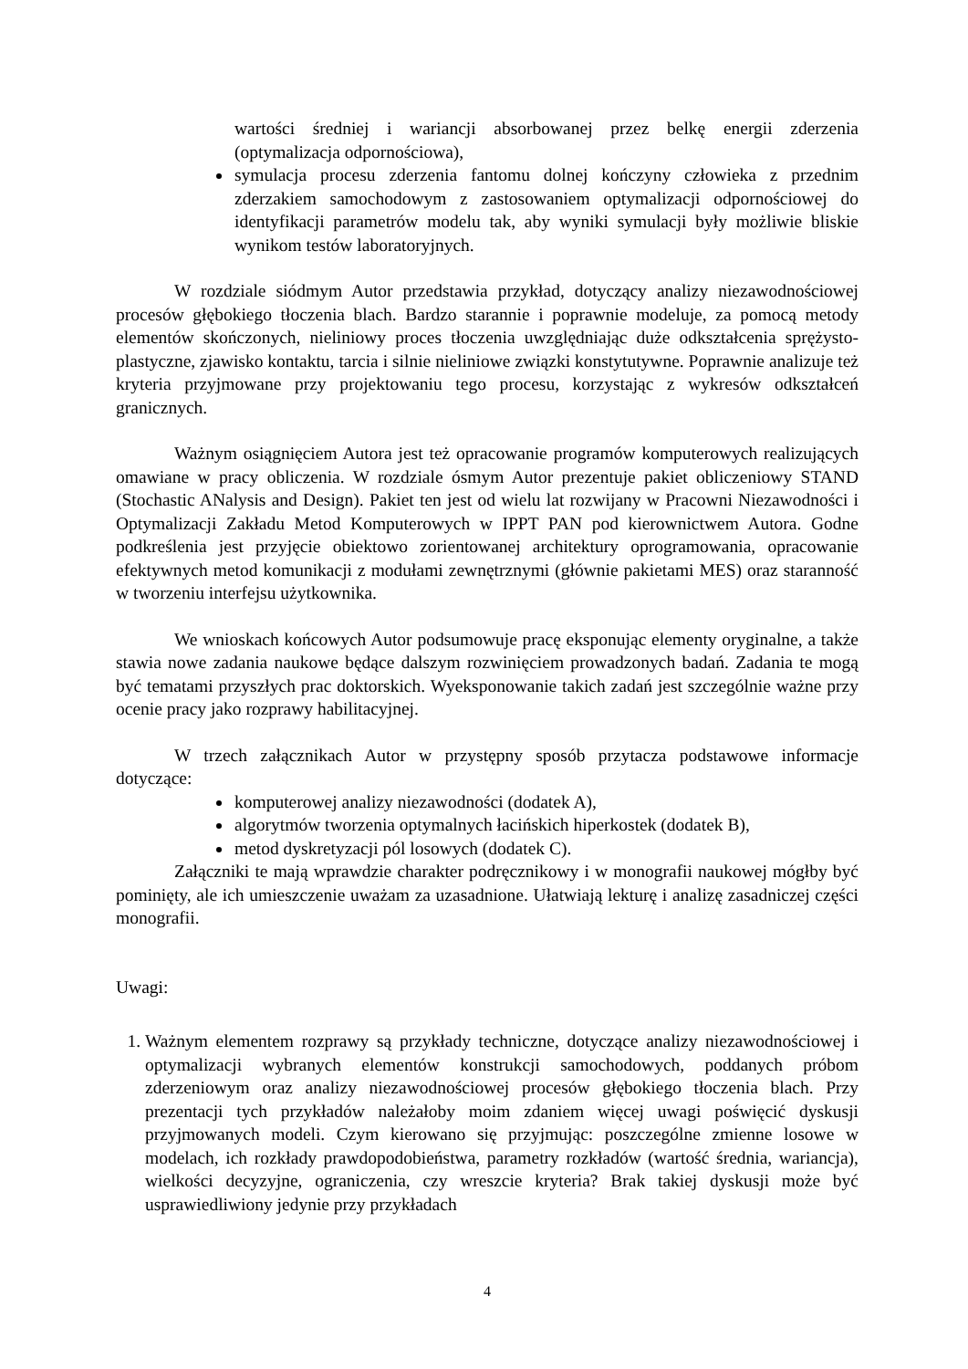wartości średniej i wariancji absorbowanej przez belkę energii zderzenia (optymalizacja odpornościowa),
symulacja procesu zderzenia fantomu dolnej kończyny człowieka z przednim zderzakiem samochodowym z zastosowaniem optymalizacji odpornościowej do identyfikacji parametrów modelu tak, aby wyniki symulacji były możliwie bliskie wynikom testów laboratoryjnych.
W rozdziale siódmym Autor przedstawia przykład, dotyczący analizy niezawodnościowej procesów głębokiego tłoczenia blach. Bardzo starannie i poprawnie modeluje, za pomocą metody elementów skończonych, nieliniowy proces tłoczenia uwzględniając duże odkształcenia sprężysto-plastyczne, zjawisko kontaktu, tarcia i silnie nieliniowe związki konstytutywne. Poprawnie analizuje też kryteria przyjmowane przy projektowaniu tego procesu, korzystając z wykresów odkształceń granicznych.
Ważnym osiągnięciem Autora jest też opracowanie programów komputerowych realizujących omawiane w pracy obliczenia. W rozdziale ósmym Autor prezentuje pakiet obliczeniowy STAND (Stochastic ANalysis and Design). Pakiet ten jest od wielu lat rozwijany w Pracowni Niezawodności i Optymalizacji Zakładu Metod Komputerowych w IPPT PAN pod kierownictwem Autora. Godne podkreślenia jest przyjęcie obiektowo zorientowanej architektury oprogramowania, opracowanie efektywnych metod komunikacji z modułami zewnętrznymi (głównie pakietami MES) oraz staranność w tworzeniu interfejsu użytkownika.
We wnioskach końcowych Autor podsumowuje pracę eksponując elementy oryginalne, a także stawia nowe zadania naukowe będące dalszym rozwinięciem prowadzonych badań. Zadania te mogą być tematami przyszłych prac doktorskich. Wyeksponowanie takich zadań jest szczególnie ważne przy ocenie pracy jako rozprawy habilitacyjnej.
W trzech załącznikach Autor w przystępny sposób przytacza podstawowe informacje dotyczące:
komputerowej analizy niezawodności (dodatek A),
algorytmów tworzenia optymalnych łacińskich hiperkostek (dodatek B),
metod dyskretyzacji pól losowych (dodatek C).
Załączniki te mają wprawdzie charakter podręcznikowy i w monografii naukowej mógłby być pominięty, ale ich umieszczenie uważam za uzasadnione. Ułatwiają lekturę i analizę zasadniczej części monografii.
Uwagi:
1. Ważnym elementem rozprawy są przykłady techniczne, dotyczące analizy niezawodnościowej i optymalizacji wybranych elementów konstrukcji samochodowych, poddanych próbom zderzeniowym oraz analizy niezawodnościowej procesów głębokiego tłoczenia blach. Przy prezentacji tych przykładów należałoby moim zdaniem więcej uwagi poświęcić dyskusji przyjmowanych modeli. Czym kierowano się przyjmując: poszczególne zmienne losowe w modelach, ich rozkłady prawdopodobieństwa, parametry rozkładów (wartość średnia, wariancja), wielkości decyzyjne, ograniczenia, czy wreszcie kryteria? Brak takiej dyskusji może być usprawiedliwiony jedynie przy przykładach
4